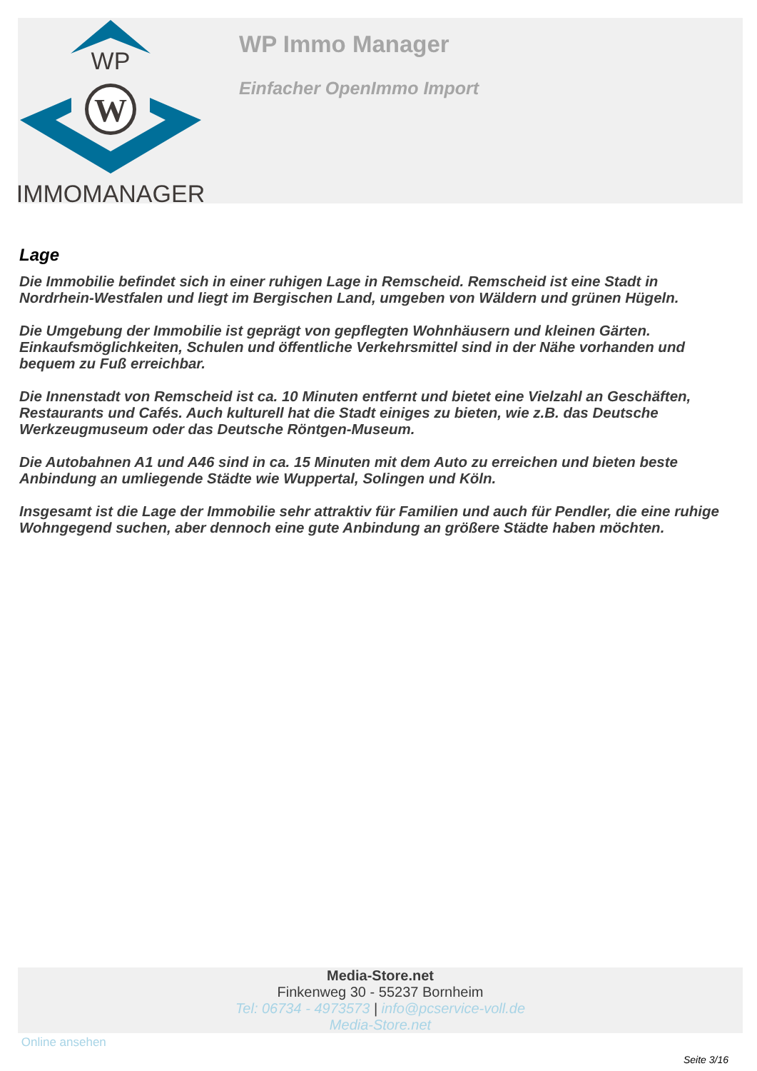WP
W
IMMOMANAGER
WP Immo Manager
Einfacher OpenImmo Import
Lage
Die Immobilie befindet sich in einer ruhigen Lage in Remscheid. Remscheid ist eine Stadt in Nordrhein-Westfalen und liegt im Bergischen Land, umgeben von Wäldern und grünen Hügeln.
Die Umgebung der Immobilie ist geprägt von gepflegten Wohnhäusern und kleinen Gärten. Einkaufsmöglichkeiten, Schulen und öffentliche Verkehrsmittel sind in der Nähe vorhanden und bequem zu Fuß erreichbar.
Die Innenstadt von Remscheid ist ca. 10 Minuten entfernt und bietet eine Vielzahl an Geschäften, Restaurants und Cafés. Auch kulturell hat die Stadt einiges zu bieten, wie z.B. das Deutsche Werkzeugmuseum oder das Deutsche Röntgen-Museum.
Die Autobahnen A1 und A46 sind in ca. 15 Minuten mit dem Auto zu erreichen und bieten beste Anbindung an umliegende Städte wie Wuppertal, Solingen und Köln.
Insgesamt ist die Lage der Immobilie sehr attraktiv für Familien und auch für Pendler, die eine ruhige Wohngegend suchen, aber dennoch eine gute Anbindung an größere Städte haben möchten.
Media-Store.net
Finkenweg 30 - 55237 Bornheim
Tel: 06734 - 4973573 | info@pcservice-voll.de
Media-Store.net
Online ansehen
Seite 3/16